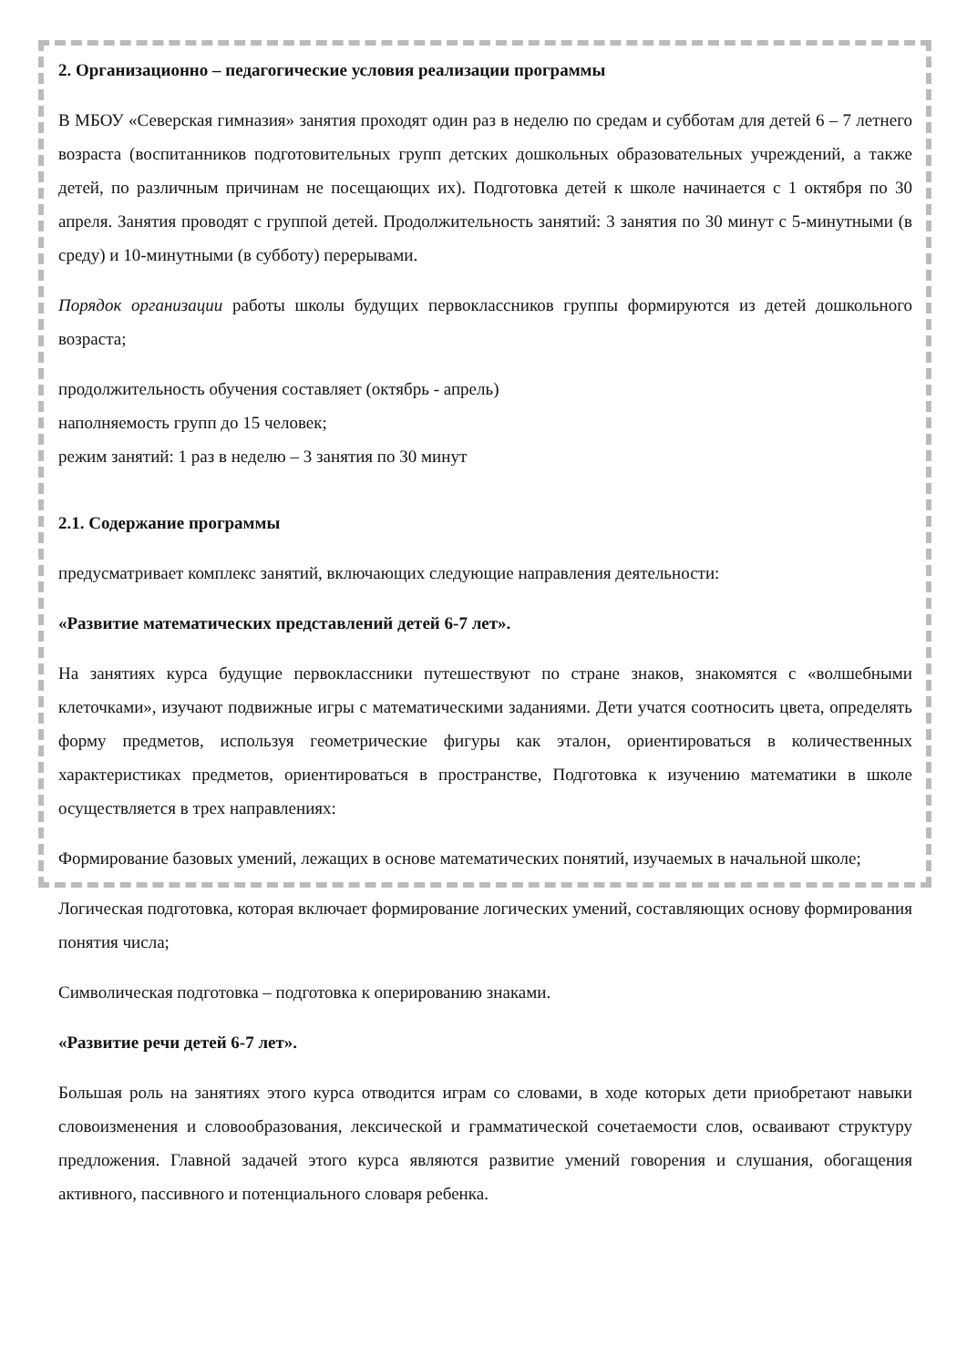2. Организационно – педагогические условия реализации программы
В МБОУ «Северская гимназия» занятия проходят один раз в неделю по средам и субботам для детей 6 – 7 летнего возраста (воспитанников подготовительных групп детских дошкольных образовательных учреждений, а также детей, по различным причинам не посещающих их). Подготовка детей к школе начинается с 1 октября по 30 апреля. Занятия проводят с группой детей. Продолжительность занятий: 3 занятия по 30 минут с 5-минутными (в среду) и 10-минутными (в субботу) перерывами.
Порядок организации работы школы будущих первоклассников группы формируются из детей дошкольного возраста;
продолжительность обучения составляет (октябрь - апрель)
наполняемость групп до 15 человек;
режим занятий: 1 раз в неделю – 3 занятия по 30 минут
2.1. Содержание программы
предусматривает комплекс занятий, включающих следующие направления деятельности:
«Развитие математических представлений детей 6-7 лет».
На занятиях курса будущие первоклассники путешествуют по стране знаков, знакомятся с «волшебными клеточками», изучают подвижные игры с математическими заданиями. Дети учатся соотносить цвета, определять форму предметов, используя геометрические фигуры как эталон, ориентироваться в количественных характеристиках предметов, ориентироваться в пространстве, Подготовка к изучению математики в школе осуществляется в трех направлениях:
Формирование базовых умений, лежащих в основе математических понятий, изучаемых в начальной школе;
Логическая подготовка, которая включает формирование логических умений, составляющих основу формирования понятия числа;
Символическая подготовка – подготовка к оперированию знаками.
«Развитие речи детей 6-7 лет».
Большая роль на занятиях этого курса отводится играм со словами, в ходе которых дети приобретают навыки словоизменения и словообразования, лексической и грамматической сочетаемости слов, осваивают структуру предложения. Главной задачей этого курса являются развитие умений говорения и слушания, обогащения активного, пассивного и потенциального словаря ребенка.